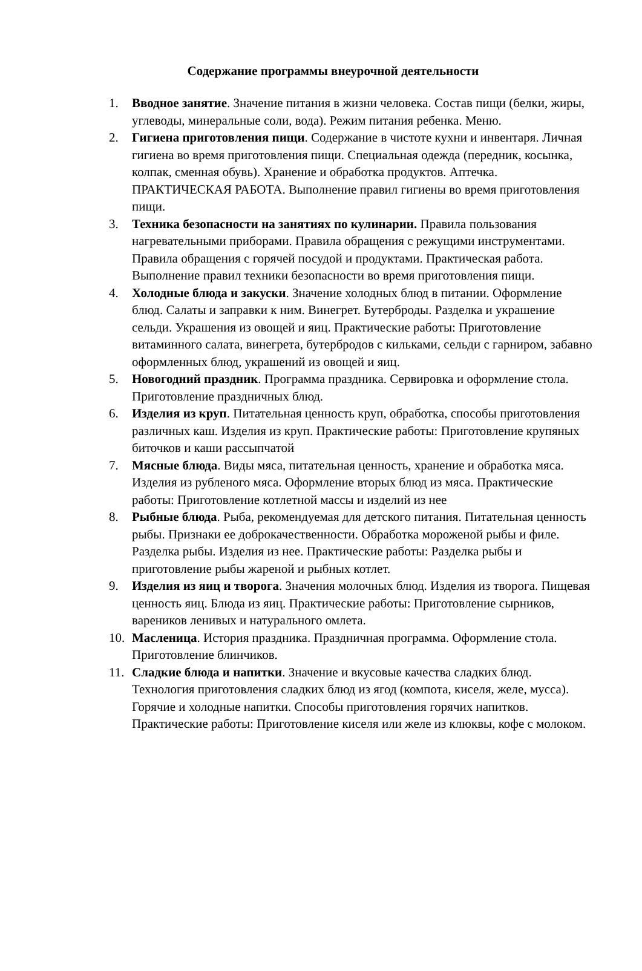Содержание программы внеурочной деятельности
1. Вводное занятие. Значение питания в жизни человека. Состав пищи (белки, жиры, углеводы, минеральные соли, вода). Режим питания ребенка. Меню.
2. Гигиена приготовления пищи. Содержание в чистоте кухни и инвентаря. Личная гигиена во время приготовления пищи. Специальная одежда (передник, косынка, колпак, сменная обувь). Хранение и обработка продуктов. Аптечка. ПРАКТИЧЕСКАЯ РАБОТА. Выполнение правил гигиены во время приготовления пищи.
3. Техника безопасности на занятиях по кулинарии. Правила пользования нагревательными приборами. Правила обращения с режущими инструментами. Правила обращения с горячей посудой и продуктами. Практическая работа. Выполнение правил техники безопасности во время приготовления пищи.
4. Холодные блюда и закуски. Значение холодных блюд в питании. Оформление блюд. Салаты и заправки к ним. Винегрет. Бутерброды. Разделка и украшение сельди. Украшения из овощей и яиц. Практические работы: Приготовление витаминного салата, винегрета, бутербродов с кильками, сельди с гарниром, забавно оформленных блюд, украшений из овощей и яиц.
5. Новогодний праздник. Программа праздника. Сервировка и оформление стола. Приготовление праздничных блюд.
6. Изделия из круп. Питательная ценность круп, обработка, способы приготовления различных каш. Изделия из круп. Практические работы: Приготовление крупяных биточков и каши рассыпчатой
7. Мясные блюда. Виды мяса, питательная ценность, хранение и обработка мяса. Изделия из рубленого мяса. Оформление вторых блюд из мяса. Практические работы: Приготовление котлетной массы и изделий из нее
8. Рыбные блюда. Рыба, рекомендуемая для детского питания. Питательная ценность рыбы. Признаки ее доброкачественности. Обработка мороженой рыбы и филе. Разделка рыбы. Изделия из нее. Практические работы: Разделка рыбы и приготовление рыбы жареной и рыбных котлет.
9. Изделия из яиц и творога. Значения молочных блюд. Изделия из творога. Пищевая ценность яиц. Блюда из яиц. Практические работы: Приготовление сырников, вареников ленивых и натурального омлета.
10. Масленица. История праздника. Праздничная программа. Оформление стола. Приготовление блинчиков.
11. Сладкие блюда и напитки. Значение и вкусовые качества сладких блюд. Технология приготовления сладких блюд из ягод (компота, киселя, желе, мусса). Горячие и холодные напитки. Способы приготовления горячих напитков. Практические работы: Приготовление киселя или желе из клюквы, кофе с молоком.